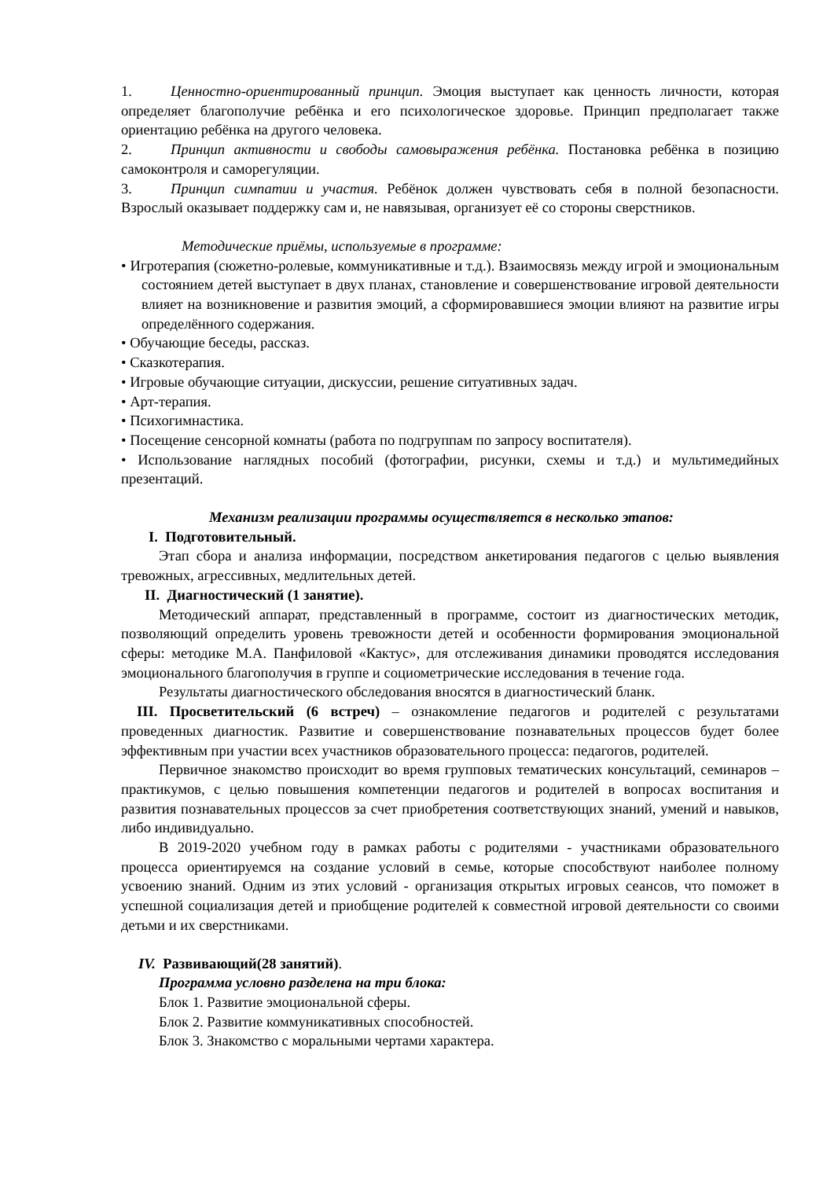1. Ценностно-ориентированный принцип. Эмоция выступает как ценность личности, которая определяет благополучие ребёнка и его психологическое здоровье. Принцип предполагает также ориентацию ребёнка на другого человека.
2. Принцип активности и свободы самовыражения ребёнка. Постановка ребёнка в позицию самоконтроля и саморегуляции.
3. Принцип симпатии и участия. Ребёнок должен чувствовать себя в полной безопасности. Взрослый оказывает поддержку сам и, не навязывая, организует её со стороны сверстников.
Методические приёмы, используемые в программе:
• Игротерапия (сюжетно-ролевые, коммуникативные и т.д.). Взаимосвязь между игрой и эмоциональным состоянием детей выступает в двух планах, становление и совершенствование игровой деятельности влияет на возникновение и развития эмоций, а сформировавшиеся эмоции влияют на развитие игры определённого содержания.
• Обучающие беседы, рассказ.
• Сказкотерапия.
• Игровые обучающие ситуации, дискуссии, решение ситуативных задач.
• Арт-терапия.
• Психогимнастика.
• Посещение сенсорной комнаты (работа по подгруппам по запросу воспитателя).
• Использование наглядных пособий (фотографии, рисунки, схемы и т.д.) и мультимедийных презентаций.
Механизм реализации программы осуществляется в несколько этапов:
I. Подготовительный.
Этап сбора и анализа информации, посредством анкетирования педагогов с целью выявления тревожных, агрессивных, медлительных детей.
II. Диагностический (1 занятие).
Методический аппарат, представленный в программе, состоит из диагностических методик, позволяющий определить уровень тревожности детей и особенности формирования эмоциональной сферы: методике М.А. Панфиловой «Кактус», для отслеживания динамики проводятся исследования эмоционального благополучия в группе и социометрические исследования в течение года.
Результаты диагностического обследования вносятся в диагностический бланк.
III. Просветительский (6 встреч) – ознакомление педагогов и родителей с результатами проведенных диагностик. Развитие и совершенствование познавательных процессов будет более эффективным при участии всех участников образовательного процесса: педагогов, родителей.
Первичное знакомство происходит во время групповых тематических консультаций, семинаров – практикумов, с целью повышения компетенции педагогов и родителей в вопросах воспитания и развития познавательных процессов за счет приобретения соответствующих знаний, умений и навыков, либо индивидуально.
В 2019-2020 учебном году в рамках работы с родителями - участниками образовательного процесса ориентируемся на создание условий в семье, которые способствуют наиболее полному усвоению знаний. Одним из этих условий - организация открытых игровых сеансов, что поможет в успешной социализация детей и приобщение родителей к совместной игровой деятельности со своими детьми и их сверстниками.
IV. Развивающий(28 занятий).
Программа условно разделена на три блока:
Блок 1. Развитие эмоциональной сферы.
Блок 2. Развитие коммуникативных способностей.
Блок 3. Знакомство с моральными чертами характера.